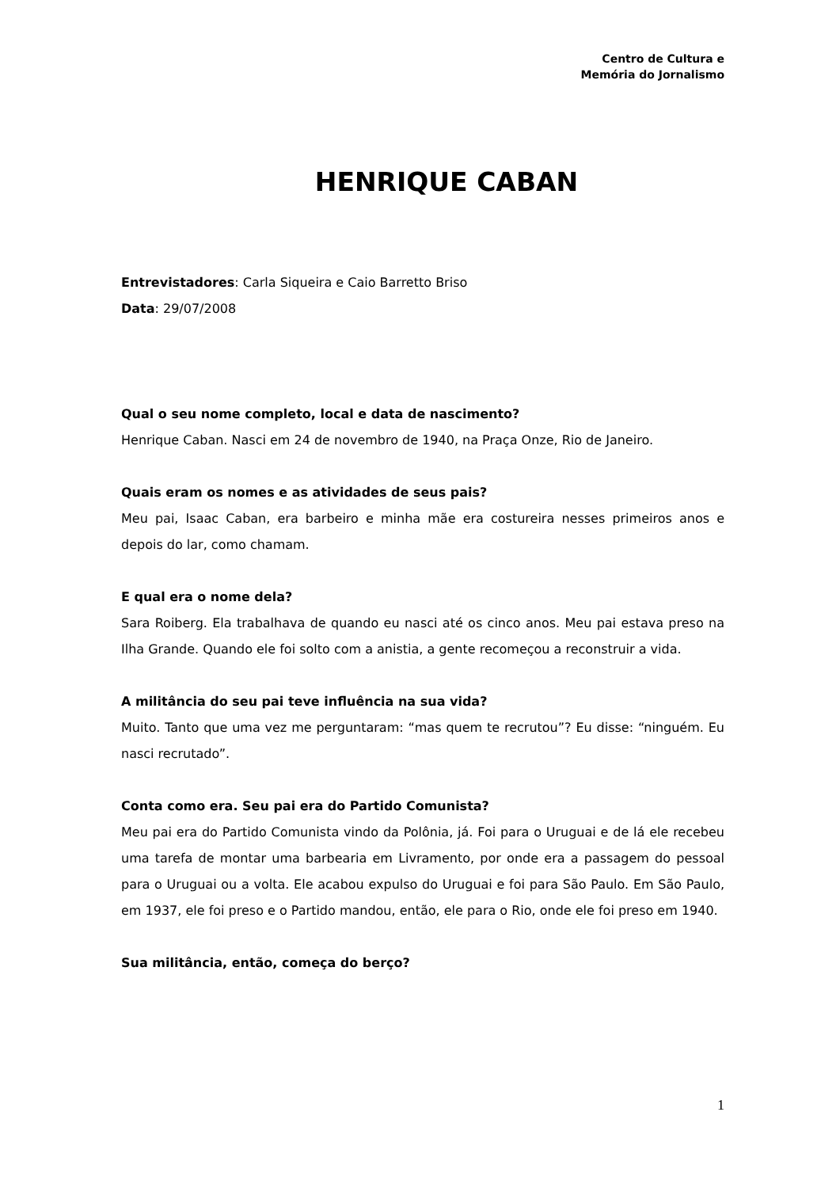Centro de Cultura e
Memória do Jornalismo
HENRIQUE CABAN
Entrevistadores: Carla Siqueira e Caio Barretto Briso
Data: 29/07/2008
Qual o seu nome completo, local e data de nascimento?
Henrique Caban. Nasci em 24 de novembro de 1940, na Praça Onze, Rio de Janeiro.
Quais eram os nomes e as atividades de seus pais?
Meu pai, Isaac Caban, era barbeiro e minha mãe era costureira nesses primeiros anos e depois do lar, como chamam.
E qual era o nome dela?
Sara Roiberg. Ela trabalhava de quando eu nasci até os cinco anos. Meu pai estava preso na Ilha Grande. Quando ele foi solto com a anistia, a gente recomeçou a reconstruir a vida.
A militância do seu pai teve influência na sua vida?
Muito. Tanto que uma vez me perguntaram: “mas quem te recrutou”? Eu disse: “ninguém. Eu nasci recrutado”.
Conta como era. Seu pai era do Partido Comunista?
Meu pai era do Partido Comunista vindo da Polônia, já. Foi para o Uruguai e de lá ele recebeu uma tarefa de montar uma barbearia em Livramento, por onde era a passagem do pessoal para o Uruguai ou a volta. Ele acabou expulso do Uruguai e foi para São Paulo. Em São Paulo, em 1937, ele foi preso e o Partido mandou, então, ele para o Rio, onde ele foi preso em 1940.
Sua militância, então, começa do berço?
1